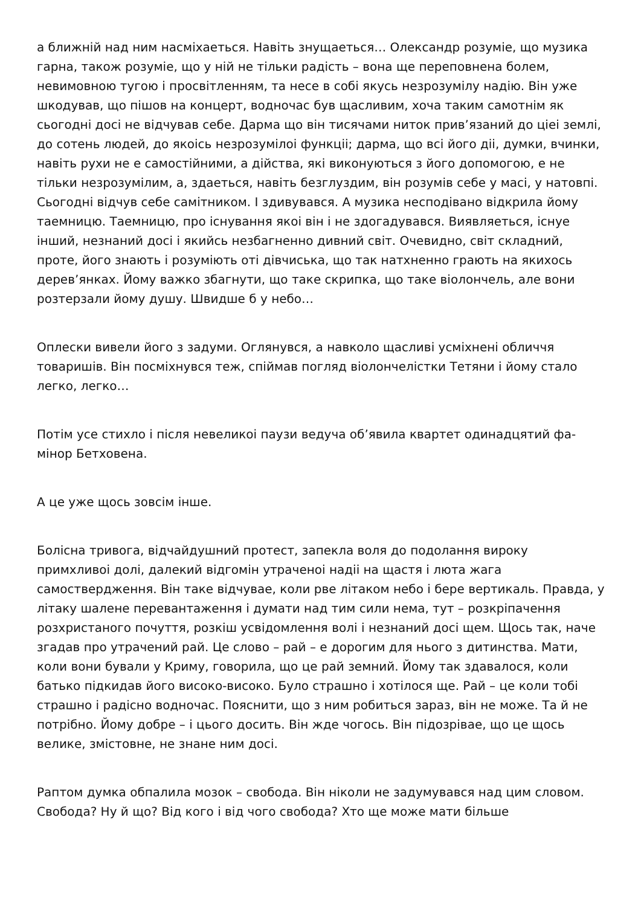а ближній над ним насміхаеться. Навіть знущаеться… Олександр розуміе, що музика гарна, також розуміе, що у ній не тільки радість – вона ще переповнена болем, невимовною тугою і просвітленням, та несе в собі якусь незрозумілу надію. Він уже шкодував, що пішов на концерт, водночас був щасливим, хоча таким самотнім як сьогодні досі не відчував себе. Дарма що він тисячами ниток прив’язаний до цiеі землі, до сотень людей, до якоісь незрозумілоі функціі; дарма, що всі його діі, думки, вчинки, навіть рухи не е самостійними, а дійства, які виконуються з його допомогою, е не тільки незрозумілим, а, здаеться, навіть безглуздим, він розумів себе у масі, у натовпі. Сьогодні відчув себе самітником. І здивувався. А музика несподівано відкрила йому таемницю. Таемницю, про існування якоі він і не здогадувався. Виявляеться, існуе інший, незнаний досі і якийсь незбагненно дивний світ. Очевидно, світ складний, проте, його знають і розуміють оті дівчиська, що так натхненно грають на якихось дерев’янках. Йому важко збагнути, що таке скрипка, що таке віолончель, але вони розтерзали йому душу. Швидше б у небо…
Оплески вивели його з задуми. Оглянувся, а навколо щасливі усміхнені обличчя товаришів. Він посміхнувся теж, спіймав погляд віолончелістки Тетяни і йому стало легко, легко…
Потім усе стихло і після невеликоі паузи ведуча об’явила квартет одинадцятий фа-мінор Бетховена.
А це уже щось зовсім інше.
Болісна тривога, відчайдушний протест, запекла воля до подолання вироку примхливоі долі, далекий відгомін утраченоі надіі на щастя і люта жага самоствердження. Він таке відчувае, коли рве літаком небо і бере вертикаль. Правда, у літаку шалене перевантаження і думати над тим сили нема, тут – розкріпачення розхристаного почуття, розкіш усвідомлення волі і незнаний досі щем. Щось так, наче згадав про утрачений рай. Це слово – рай – е дорогим для нього з дитинства. Мати, коли вони бували у Криму, говорила, що це рай земний. Йому так здавалося, коли батько підкидав його високо-високо. Було страшно і хотілося ще. Рай – це коли тобі страшно і радісно водночас. Пояснити, що з ним робиться зараз, він не може. Та й не потрібно. Йому добре – і цього досить. Він жде чогось. Він підозрiвае, що це щось велике, змістовне, не знане ним досі.
Раптом думка обпалила мозок – свобода. Він ніколи не задумувався над цим словом. Свобода? Ну й що? Від кого і від чого свобода? Хто ще може мати більше